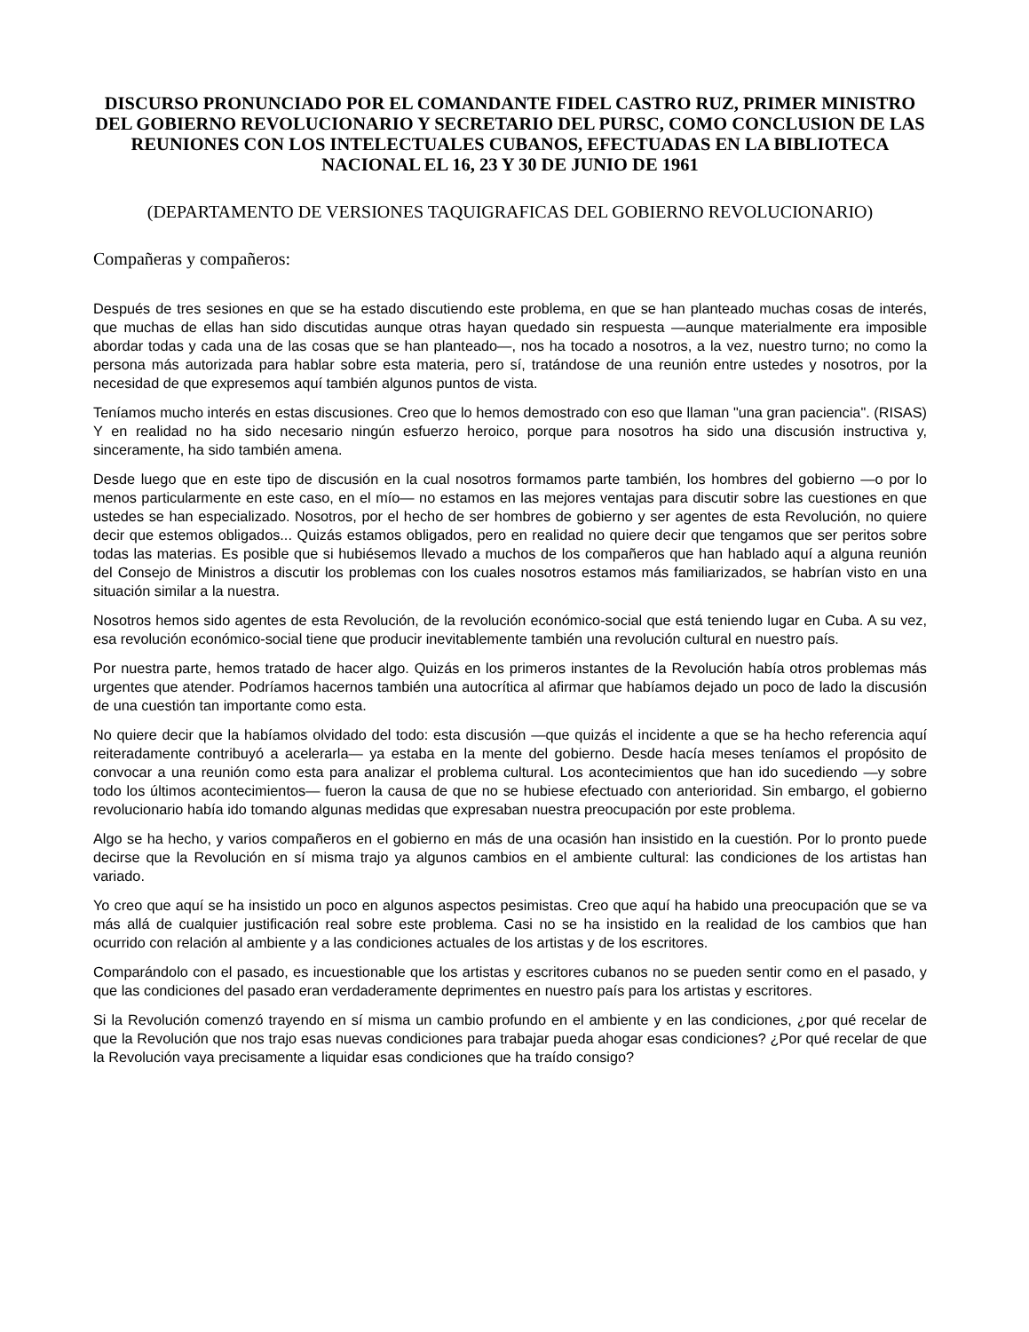DISCURSO PRONUNCIADO POR EL COMANDANTE FIDEL CASTRO RUZ, PRIMER MINISTRO DEL GOBIERNO REVOLUCIONARIO Y SECRETARIO DEL PURSC, COMO CONCLUSION DE LAS REUNIONES CON LOS INTELECTUALES CUBANOS, EFECTUADAS EN LA BIBLIOTECA NACIONAL EL 16, 23 Y 30 DE JUNIO DE 1961
(DEPARTAMENTO DE VERSIONES TAQUIGRAFICAS DEL GOBIERNO REVOLUCIONARIO)
Compañeras y compañeros:
Después de tres sesiones en que se ha estado discutiendo este problema, en que se han planteado muchas cosas de interés, que muchas de ellas han sido discutidas aunque otras hayan quedado sin respuesta —aunque materialmente era imposible abordar todas y cada una de las cosas que se han planteado—, nos ha tocado a nosotros, a la vez, nuestro turno; no como la persona más autorizada para hablar sobre esta materia, pero sí, tratándose de una reunión entre ustedes y nosotros, por la necesidad de que expresemos aquí también algunos puntos de vista.
Teníamos mucho interés en estas discusiones. Creo que lo hemos demostrado con eso que llaman "una gran paciencia". (RISAS) Y en realidad no ha sido necesario ningún esfuerzo heroico, porque para nosotros ha sido una discusión instructiva y, sinceramente, ha sido también amena.
Desde luego que en este tipo de discusión en la cual nosotros formamos parte también, los hombres del gobierno —o por lo menos particularmente en este caso, en el mío— no estamos en las mejores ventajas para discutir sobre las cuestiones en que ustedes se han especializado. Nosotros, por el hecho de ser hombres de gobierno y ser agentes de esta Revolución, no quiere decir que estemos obligados... Quizás estamos obligados, pero en realidad no quiere decir que tengamos que ser peritos sobre todas las materias. Es posible que si hubiésemos llevado a muchos de los compañeros que han hablado aquí a alguna reunión del Consejo de Ministros a discutir los problemas con los cuales nosotros estamos más familiarizados, se habrían visto en una situación similar a la nuestra.
Nosotros hemos sido agentes de esta Revolución, de la revolución económico-social que está teniendo lugar en Cuba. A su vez, esa revolución económico-social tiene que producir inevitablemente también una revolución cultural en nuestro país.
Por nuestra parte, hemos tratado de hacer algo. Quizás en los primeros instantes de la Revolución había otros problemas más urgentes que atender. Podríamos hacernos también una autocrítica al afirmar que habíamos dejado un poco de lado la discusión de una cuestión tan importante como esta.
No quiere decir que la habíamos olvidado del todo: esta discusión —que quizás el incidente a que se ha hecho referencia aquí reiteradamente contribuyó a acelerarla— ya estaba en la mente del gobierno. Desde hacía meses teníamos el propósito de convocar a una reunión como esta para analizar el problema cultural. Los acontecimientos que han ido sucediendo —y sobre todo los últimos acontecimientos— fueron la causa de que no se hubiese efectuado con anterioridad. Sin embargo, el gobierno revolucionario había ido tomando algunas medidas que expresaban nuestra preocupación por este problema.
Algo se ha hecho, y varios compañeros en el gobierno en más de una ocasión han insistido en la cuestión. Por lo pronto puede decirse que la Revolución en sí misma trajo ya algunos cambios en el ambiente cultural: las condiciones de los artistas han variado.
Yo creo que aquí se ha insistido un poco en algunos aspectos pesimistas. Creo que aquí ha habido una preocupación que se va más allá de cualquier justificación real sobre este problema. Casi no se ha insistido en la realidad de los cambios que han ocurrido con relación al ambiente y a las condiciones actuales de los artistas y de los escritores.
Comparándolo con el pasado, es incuestionable que los artistas y escritores cubanos no se pueden sentir como en el pasado, y que las condiciones del pasado eran verdaderamente deprimentes en nuestro país para los artistas y escritores.
Si la Revolución comenzó trayendo en sí misma un cambio profundo en el ambiente y en las condiciones, ¿por qué recelar de que la Revolución que nos trajo esas nuevas condiciones para trabajar pueda ahogar esas condiciones? ¿Por qué recelar de que la Revolución vaya precisamente a liquidar esas condiciones que ha traído consigo?